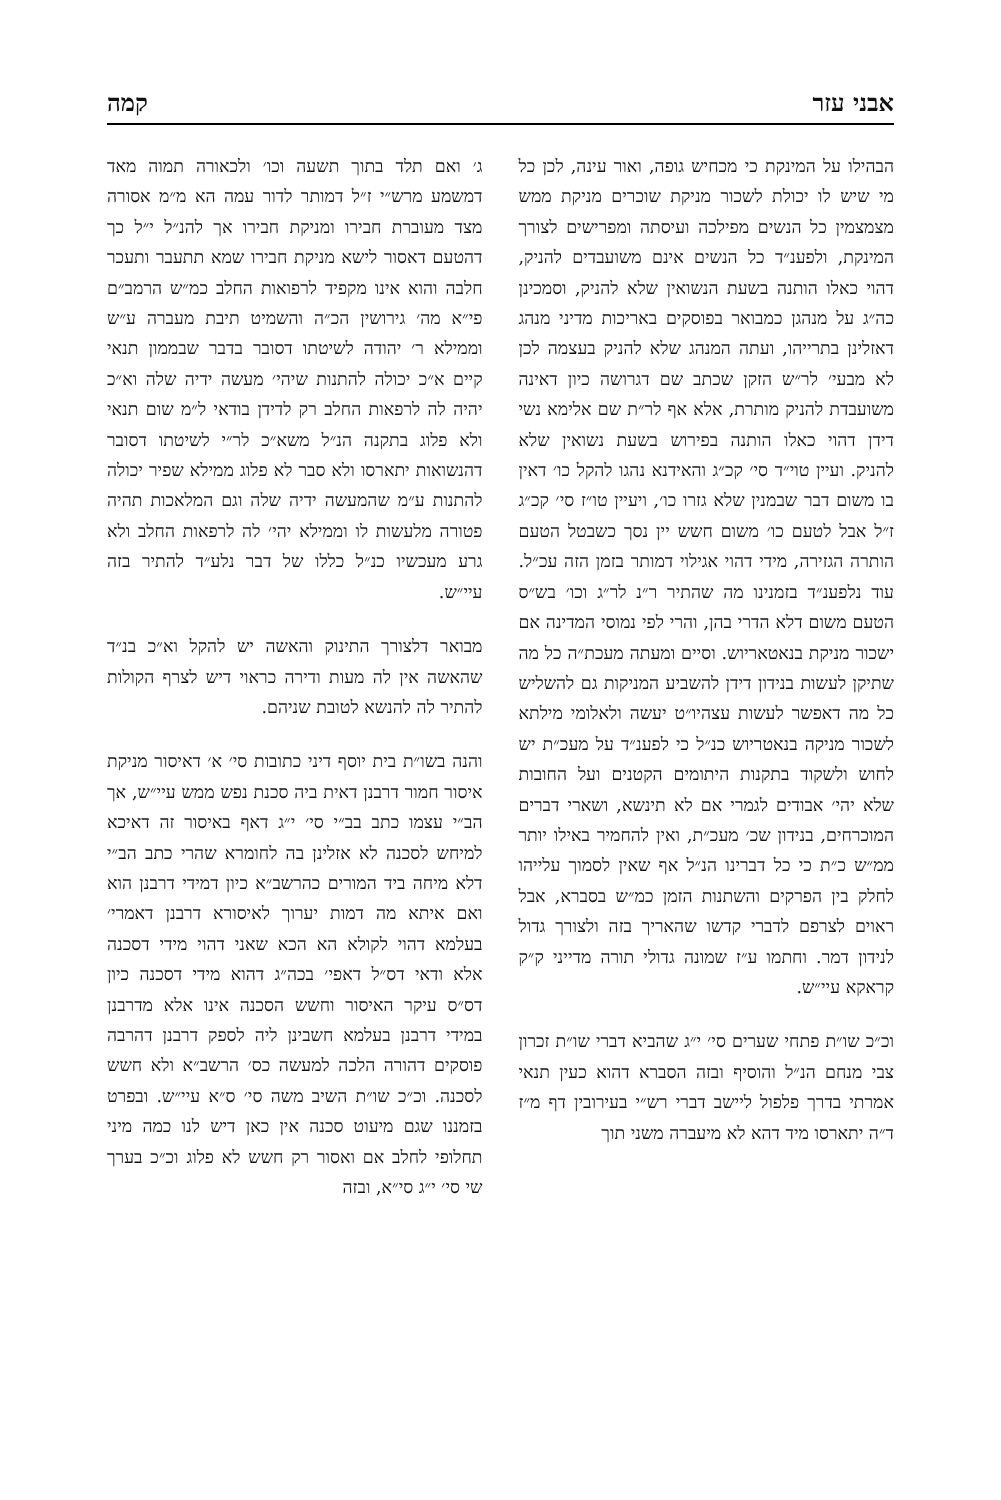אבני עזר קמה
הבהילו על המינקת כי מכחיש גופה, ואור עינה, לכן כל מי שיש לו יכולת לשכור מניקת שוכרים מניקת ממש מצמצמין כל הנשים מפילכה ועיסתה ומפרישים לצורך המינקת, ולפענ״ד כל הנשים אינם משועבדים להניק, דהוי כאלו הותנה בשעת הנשואין שלא להניק, וסמכינן כה״ג על מנהגן כמבואר בפוסקים באריכות מדיני מנהג דאזלינן בתרייהו, ועתה המנהג שלא להניק בעצמה לכן לא מבעי׳ לר״ש הזקן שכתב שם דגרושה כיון דאינה משועבדת להניק מותרת, אלא אף לר״ת שם אלימא נשי דידן דהוי כאלו הותנה בפירוש בשעת נשואין שלא להניק. ועיין טוי״ד סי׳ קכ״ג והאידנא נהגו להקל כו׳ דאין בו משום דבר שבמנין שלא גזרו כו׳, ויעיין טו״ז סי׳ קכ״ג ז״ל אבל לטעם כו׳ משום חשש יין נסך כשבטל הטעם הותרה הגזירה, מידי דהוי אגילוי דמותר בזמן הזה עכ״ל. עוד נלפענ״ד בזמנינו מה שהתיר ר״נ לר״ג וכו׳ בש״ס הטעם משום דלא הדרי בהן, והרי לפי נמוסי המדינה אם ישכור מניקת בנאטאריוש. וסיים ומעתה מעכת״ה כל מה שתיקן לעשות בנידון דידן להשביע המניקות גם להשליש כל מה דאפשר לעשות עצהיו״ט יעשה ולאלומי מילתא לשכור מניקה בנאטריוש כנ״ל כי לפענ״ד על מעכ״ת יש לחוש ולשקוד בתקנות היתומים הקטנים ועל החובות שלא יהי׳ אבודים לגמרי אם לא תינשא, ושארי דברים המוכרחים, בנידון שכ׳ מעכ״ת, ואין להחמיר באילו יותר ממ״ש כ״ת כי כל דברינו הנ״ל אף שאין לסמוך עלייהו לחלק בין הפרקים והשתנות הזמן כמ״ש בסברא, אבל ראוים לצרפם לדברי קדשו שהאריך בזה ולצורך גדול לנידון דמר. וחתמו ע״ז שמונה גדולי תורה מדייני ק״ק קראקא עיי״ש.
וכ״כ שו״ת פתחי שערים סי׳ י״ג שהביא דברי שו״ת זכרון צבי מנחם הנ״ל והוסיף ובזה הסברא דהוא כעין תנאי אמרתי בדרך פלפול ליישב דברי רש״י בעירובין דף מ״ז ד״ה יתארסו מיד דהא לא מיעברה משני תוך
ג׳ ואם תלד בתוך תשעה וכו׳ ולכאורה תמוה מאד דמשמע מרש״י ז״ל דמותר לדור עמה הא מ״מ אסורה מצד מעוברת חבירו ומניקת חבירו אך להנ״ל י״ל כך דהטעם דאסור לישא מניקת חבירו שמא תתעבר ותעכר חלבה והוא אינו מקפיד לרפואות החלב כמ״ש הרמב״ם פי״א מה׳ גירושין הכ״ה והשמיט תיבת מעברה ע״ש וממילא ר׳ יהודה לשיטתו דסובר בדבר שבממון תנאי קיים א״כ יכולה להתנות שיהי׳ מעשה ידיה שלה וא״כ יהיה לה לרפאות החלב רק לדידן בודאי ל״מ שום תנאי ולא פלוג בתקנה הנ״ל משא״כ לר״י לשיטתו דסובר דהנשואות יתארסו ולא סבר לא פלוג ממילא שפיר יכולה להתנות ע״מ שהמעשה ידיה שלה וגם המלאכות תהיה פטורה מלעשות לו וממילא יהי׳ לה לרפאות החלב ולא גרע מעכשיו כנ״ל כללו של דבר נלע״ד להתיר בזה עיי״ש.
מבואר דלצורך התינוק והאשה יש להקל וא״כ בנ״ד שהאשה אין לה מעות ודירה כראוי דיש לצרף הקולות להתיר לה להנשא לטובת שניהם.
והנה בשו״ת בית יוסף דיני כתובות סי׳ א׳ דאיסור מניקת איסור חמור דרבנן דאית ביה סכנת נפש ממש עיי״ש, אך הב״י עצמו כתב בב״י סי׳ י״ג דאף באיסור זה דאיכא למיחש לסכנה לא אזלינן בה לחומרא שהרי כתב הב״י דלא מיחה ביד המורים כהרשב״א כיון דמידי דרבנן הוא ואם איתא מה דמות יערוך לאיסורא דרבנן דאמרי׳ בעלמא דהוי לקולא הא הכא שאני דהוי מידי דסכנה אלא ודאי דס״ל דאפי׳ בכה״ג דהוא מידי דסכנה כיון דס״ס עיקר האיסור וחשש הסכנה אינו אלא מדרבנן במידי דרבנן בעלמא חשבינן ליה לספק דרבנן דהרבה פוסקים דהורה הלכה למעשה כס׳ הרשב״א ולא חשש לסכנה. וכ״כ שו״ת השיב משה סי׳ ס״א עיי״ש. ובפרט בזמננו שגם מיעוט סכנה אין כאן דיש לנו כמה מיני תחלופי לחלב אם ואסור רק חשש לא פלוג וכ״כ בערך שי סי׳ י״ג סי״א, ובזה